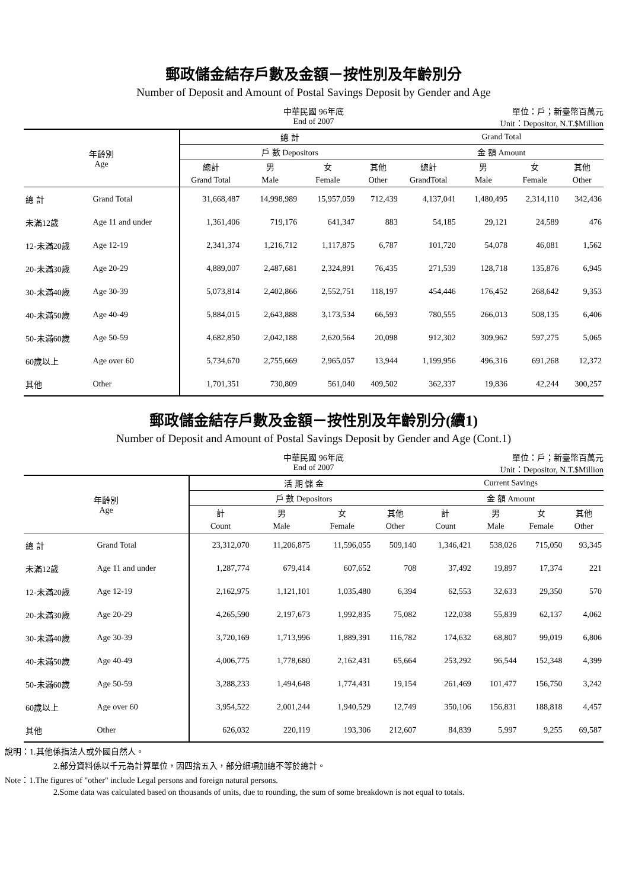郵政儲金結存戶數及金額－按性別及年齡別分
Number of Deposit and Amount of Postal Savings Deposit by Gender and Age
中華民國 96年底
End of 2007
單位：戶；新臺幣百萬元
Unit：Depositor, N.T.$Million
| 年齡別 Age | | 總 計 | | | | Grand Total | | | |
| --- | --- | --- | --- | --- | --- | --- | --- | --- | --- |
| | | 戶 數 Depositors | | | | 金 額 Amount | | | |
| | | 總計 | 男 | 女 | 其他 | 總計 | 男 | 女 | 其他 |
| | | Grand Total | Male | Female | Other | GrandTotal | Male | Female | Other |
| 總 計 | Grand Total | 31,668,487 | 14,998,989 | 15,957,059 | 712,439 | 4,137,041 | 1,480,495 | 2,314,110 | 342,436 |
| 未滿12歲 | Age 11 and under | 1,361,406 | 719,176 | 641,347 | 883 | 54,185 | 29,121 | 24,589 | 476 |
| 12-未滿20歲 | Age 12-19 | 2,341,374 | 1,216,712 | 1,117,875 | 6,787 | 101,720 | 54,078 | 46,081 | 1,562 |
| 20-未滿30歲 | Age 20-29 | 4,889,007 | 2,487,681 | 2,324,891 | 76,435 | 271,539 | 128,718 | 135,876 | 6,945 |
| 30-未滿40歲 | Age 30-39 | 5,073,814 | 2,402,866 | 2,552,751 | 118,197 | 454,446 | 176,452 | 268,642 | 9,353 |
| 40-未滿50歲 | Age 40-49 | 5,884,015 | 2,643,888 | 3,173,534 | 66,593 | 780,555 | 266,013 | 508,135 | 6,406 |
| 50-未滿60歲 | Age 50-59 | 4,682,850 | 2,042,188 | 2,620,564 | 20,098 | 912,302 | 309,962 | 597,275 | 5,065 |
| 60歲以上 | Age over 60 | 5,734,670 | 2,755,669 | 2,965,057 | 13,944 | 1,199,956 | 496,316 | 691,268 | 12,372 |
| 其他 | Other | 1,701,351 | 730,809 | 561,040 | 409,502 | 362,337 | 19,836 | 42,244 | 300,257 |
郵政儲金結存戶數及金額－按性別及年齡別分(續1)
Number of Deposit and Amount of Postal Savings Deposit by Gender and Age (Cont.1)
中華民國 96年底
End of 2007
單位：戶；新臺幣百萬元
Unit：Depositor, N.T.$Million
| 年齡別 Age | | 活 期 儲 金 | | | | Current Savings | | | |
| --- | --- | --- | --- | --- | --- | --- | --- | --- | --- |
| | | 戶 數 Depositors | | | | 金 額 Amount | | | |
| | | 計 | 男 | 女 | 其他 | 計 | 男 | 女 | 其他 |
| | | Count | Male | Female | Other | Count | Male | Female | Other |
| 總 計 | Grand Total | 23,312,070 | 11,206,875 | 11,596,055 | 509,140 | 1,346,421 | 538,026 | 715,050 | 93,345 |
| 未滿12歲 | Age 11 and under | 1,287,774 | 679,414 | 607,652 | 708 | 37,492 | 19,897 | 17,374 | 221 |
| 12-未滿20歲 | Age 12-19 | 2,162,975 | 1,121,101 | 1,035,480 | 6,394 | 62,553 | 32,633 | 29,350 | 570 |
| 20-未滿30歲 | Age 20-29 | 4,265,590 | 2,197,673 | 1,992,835 | 75,082 | 122,038 | 55,839 | 62,137 | 4,062 |
| 30-未滿40歲 | Age 30-39 | 3,720,169 | 1,713,996 | 1,889,391 | 116,782 | 174,632 | 68,807 | 99,019 | 6,806 |
| 40-未滿50歲 | Age 40-49 | 4,006,775 | 1,778,680 | 2,162,431 | 65,664 | 253,292 | 96,544 | 152,348 | 4,399 |
| 50-未滿60歲 | Age 50-59 | 3,288,233 | 1,494,648 | 1,774,431 | 19,154 | 261,469 | 101,477 | 156,750 | 3,242 |
| 60歲以上 | Age over 60 | 3,954,522 | 2,001,244 | 1,940,529 | 12,749 | 350,106 | 156,831 | 188,818 | 4,457 |
| 其他 | Other | 626,032 | 220,119 | 193,306 | 212,607 | 84,839 | 5,997 | 9,255 | 69,587 |
說明：1.其他係指法人或外國自然人。
2.部分資料係以千元為計算單位，因四捨五入，部分細項加總不等於總計。
Note：1.The figures of "other" include Legal persons and foreign natural persons.
2.Some data was calculated based on thousands of units, due to rounding, the sum of some breakdown is not equal to totals.